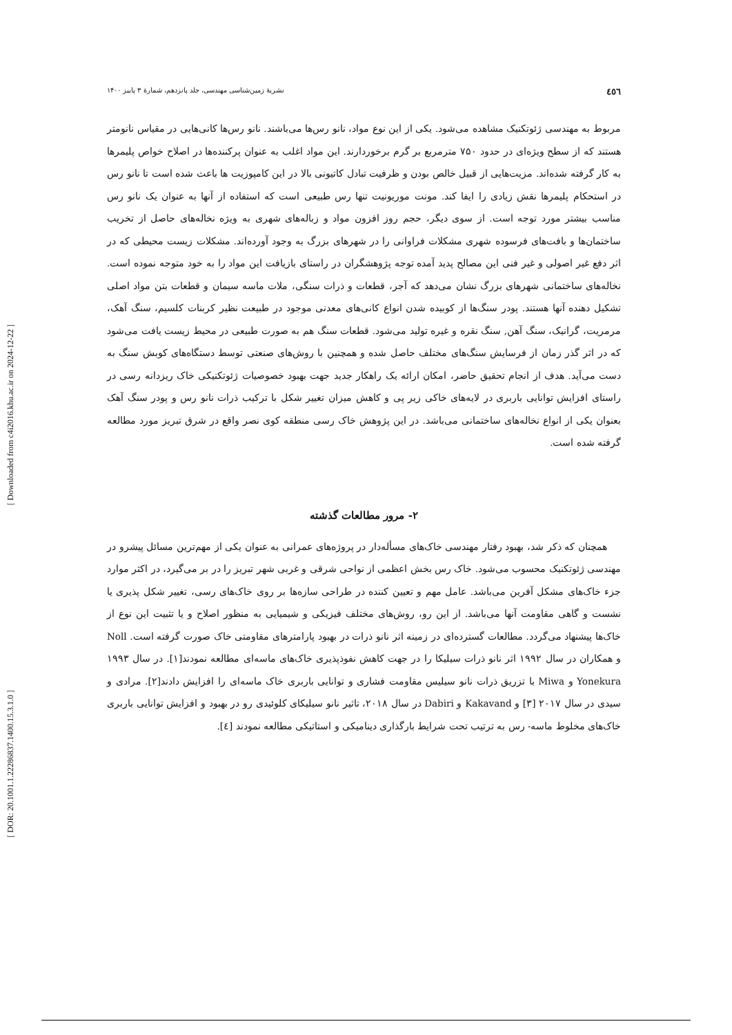[ DOR: 20.1001.1.22286837.1400.15.3.1.0 ]
[ Downloaded from c4i2016.khu.ac.ir on 2024-12-22 ]
٤٥٦ نشریهٔ زمین‌شناسی مهندسی، جلد پانزدهم، شمارهٔ ۳ پاییز ۱۴۰۰
مربوط به مهندسی ژئوتکنیک مشاهده می‌شود. یکی از این نوع مواد، نانو رس‌ها می‌باشند. نانو رس‌ها کانی‌هایی در مقیاس نانومتر هستند که از سطح ویژه‌ای در حدود ۷۵۰ مترمربع بر گرم برخوردارند. این مواد اغلب به عنوان پرکننده‌ها در اصلاح خواص پلیمرها به کار گرفته شده‌اند. مزیت‌هایی از قبیل خالص بودن و ظرفیت تبادل کاتیونی بالا در این کامپوزیت ها باعث شده است تا نانو رس در استحکام پلیمرها نقش زیادی را ایفا کند. مونت موریونیت تنها رس طبیعی است که استفاده از آنها به عنوان یک نانو رس مناسب بیشتر مورد توجه است. از سوی دیگر، حجم روز افزون مواد و زباله‌های شهری به ویژه نخاله‌های حاصل از تخریب ساختمان‌ها و بافت‌های فرسوده شهری مشکلات فراوانی را در شهرهای بزرگ به وجود آورده‌اند. مشکلات زیست محیطی که در اثر دفع غیر اصولی و غیر فنی این مصالح پدید آمده توجه پژوهشگران در راستای بازیافت این مواد را به خود متوجه نموده است. نخاله‌های ساختمانی شهرهای بزرگ نشان می‌دهد که آجر، قطعات و ذرات سنگی، ملات ماسه سیمان و قطعات بتن مواد اصلی تشکیل دهنده آنها هستند. پودر سنگ‌ها از کوبیده شدن انواع کانی‌های معدنی موجود در طبیعت نظیر کربنات کلسیم، سنگ آهک، مرمریت، گرانیک، سنگ آهن, سنگ نقره و غیره تولید می‌شود. قطعات سنگ هم به صورت طبیعی در محیط زیست یافت می‌شود که در اثر گذر زمان از فرسایش سنگ‌های مختلف حاصل شده و همچنین با روش‌های صنعتی توسط دستگاه‌های کوبش سنگ به دست می‌آید. هدف از انجام تحقیق حاضر، امکان ارائه یک راهکار جدید جهت بهبود خصوصیات ژئوتکنیکی خاک ریزدانه رسی در راستای افزایش توانایی باربری در لایه‌های خاکی زیر پی و کاهش میزان تغییر شکل با ترکیب ذرات نانو رس و پودر سنگ آهک بعنوان یکی از انواع نخاله‌های ساختمانی می‌باشد. در این پژوهش خاک رسی منطقه کوی نصر واقع در شرق تبریز مورد مطالعه گرفته شده است.
۲- مرور مطالعات گذشته
همچنان که ذکر شد، بهبود رفتار مهندسی خاک‌های مسأله‌دار در پروژه‌های عمرانی به عنوان یکی از مهم‌ترین مسائل پیشرو در مهندسی ژئوتکنیک محسوب می‌شود. خاک رس بخش اعظمی از نواحی شرقی و غربی شهر تبریز را در بر می‌گیرد، در اکثر موارد جزء خاک‌های مشکل آفرین می‌باشد. عامل مهم و تعیین کننده در طراحی سازه‌ها بر روی خاک‌های رسی، تغییر شکل پذیری یا نشست و گاهی مقاومت آنها می‌باشد. از این رو، روش‌های مختلف فیزیکی و شیمیایی به منظور اصلاح و یا تثبیت این نوع از خاک‌ها پیشنهاد می‌گردد. مطالعات گسترده‌ای در زمینه اثر نانو ذرات در بهبود پارامترهای مقاومتی خاک صورت گرفته است. Noll و همکاران در سال ۱۹۹۲ اثر نانو ذرات سیلیکا را در جهت کاهش نفوذپذیری خاک‌های ماسه‌ای مطالعه نمودند[۱]. در سال ۱۹۹۳ Yonekura و Miwa با تزریق ذرات نانو سیلیس مقاومت فشاری و توانایی باربری خاک ماسه‌ای را افزایش دادند[۲]. مرادی و سیدی در سال ۲۰۱۷ [۳] و Kakavand و Dabiri در سال ۲۰۱۸، تاثیر نانو سیلیکای کلوئیدی رو در بهبود و افزایش توانایی باربری خاک‌های مخلوط ماسه- رس به ترتیب تحت شرایط بارگذاری دینامیکی و استاتیکی مطالعه نمودند [٤].